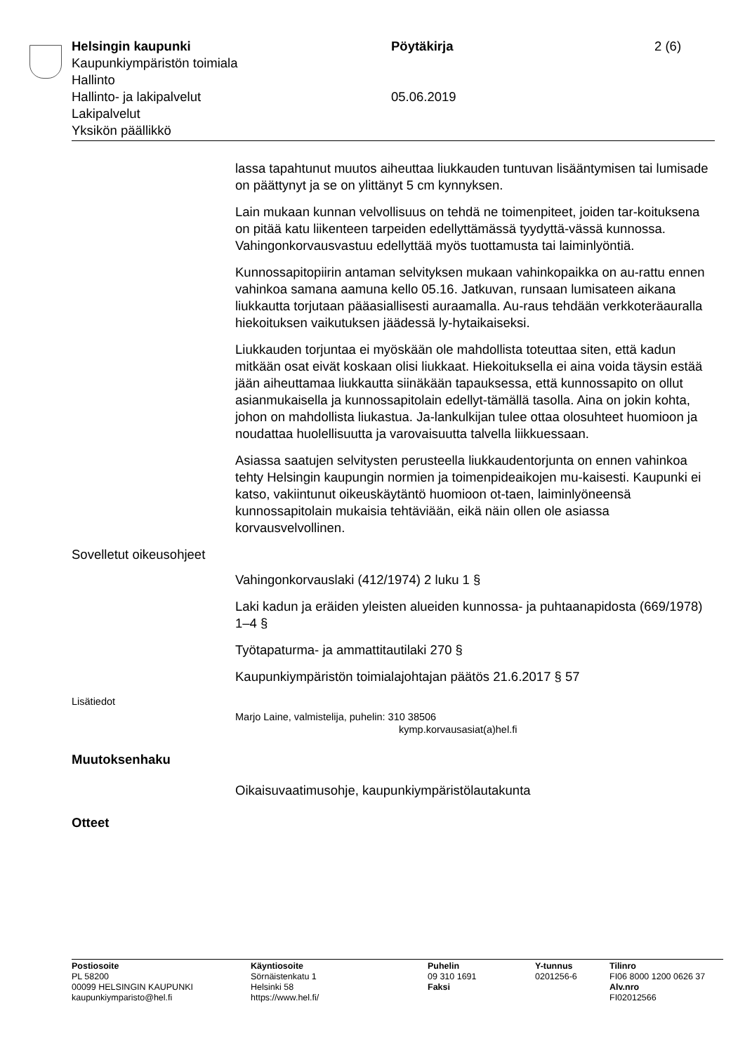Helsingin kaupunki Pöytäkirja 2 (6)
Kaupunkiympäristön toimiala
Hallinto
Hallinto- ja lakipalvelut 05.06.2019
Lakipalvelut
Yksikön päällikkö
lassa tapahtunut muutos aiheuttaa liukkauden tuntuvan lisääntymisen tai lumisade on päättynyt ja se on ylittänyt 5 cm kynnyksen.
Lain mukaan kunnan velvollisuus on tehdä ne toimenpiteet, joiden tar-koituksena on pitää katu liikenteen tarpeiden edellyttämässä tyydyttä-vässä kunnossa. Vahingonkorvausvastuu edellyttää myös tuottamusta tai laiminlyöntiä.
Kunnossapitopiirin antaman selvityksen mukaan vahinkopaikka on au-rattu ennen vahinkoa samana aamuna kello 05.16. Jatkuvan, runsaan lumisateen aikana liukkautta torjutaan pääasiallisesti auraamalla. Au-raus tehdään verkkoteräauralla hiekoituksen vaikutuksen jäädessä ly-hytaikaiseksi.
Liukkauden torjuntaa ei myöskään ole mahdollista toteuttaa siten, että kadun mitkään osat eivät koskaan olisi liukkaat. Hiekoituksella ei aina voida täysin estää jään aiheuttamaa liukkautta siinäkään tapauksessa, että kunnossapito on ollut asianmukaisella ja kunnossapitolain edellyt-tämällä tasolla. Aina on jokin kohta, johon on mahdollista liukastua. Ja-lankulkijan tulee ottaa olosuhteet huomioon ja noudattaa huolellisuutta ja varovaisuutta talvella liikkuessaan.
Asiassa saatujen selvitysten perusteella liukkaudentorjunta on ennen vahinkoa tehty Helsingin kaupungin normien ja toimenpideaikojen mu-kaisesti. Kaupunki ei katso, vakiintunut oikeuskäytäntö huomioon ot-taen, laiminlyöneensä kunnossapitolain mukaisia tehtäviään, eikä näin ollen ole asiassa korvausvelvollinen.
Sovelletut oikeusohjeet
Vahingonkorvauslaki (412/1974) 2 luku 1 §
Laki kadun ja eräiden yleisten alueiden kunnossa- ja puhtaanapidosta (669/1978) 1–4 §
Työtapaturma- ja ammattitautilaki 270 §
Kaupunkiympäristön toimialajohtajan päätös 21.6.2017 § 57
Lisätiedot
Marjo Laine, valmistelija, puhelin: 310 38506
kymp.korvausasiat(a)hel.fi
Muutoksenhaku
Oikaisuvaatimusohje, kaupunkiympäristölautakunta
Otteet
Postiosoite
PL 58200
00099 HELSINGIN KAUPUNKI
kaupunkiymparisto@hel.fi
Käyntiosoite
Sörnäistenkatu 1
Helsinki 58
https://www.hel.fi/
Puhelin
09 310 1691
Faksi
Y-tunnus
0201256-6
Tilinro
FI06 8000 1200 0626 37
Alv.nro
FI02012566